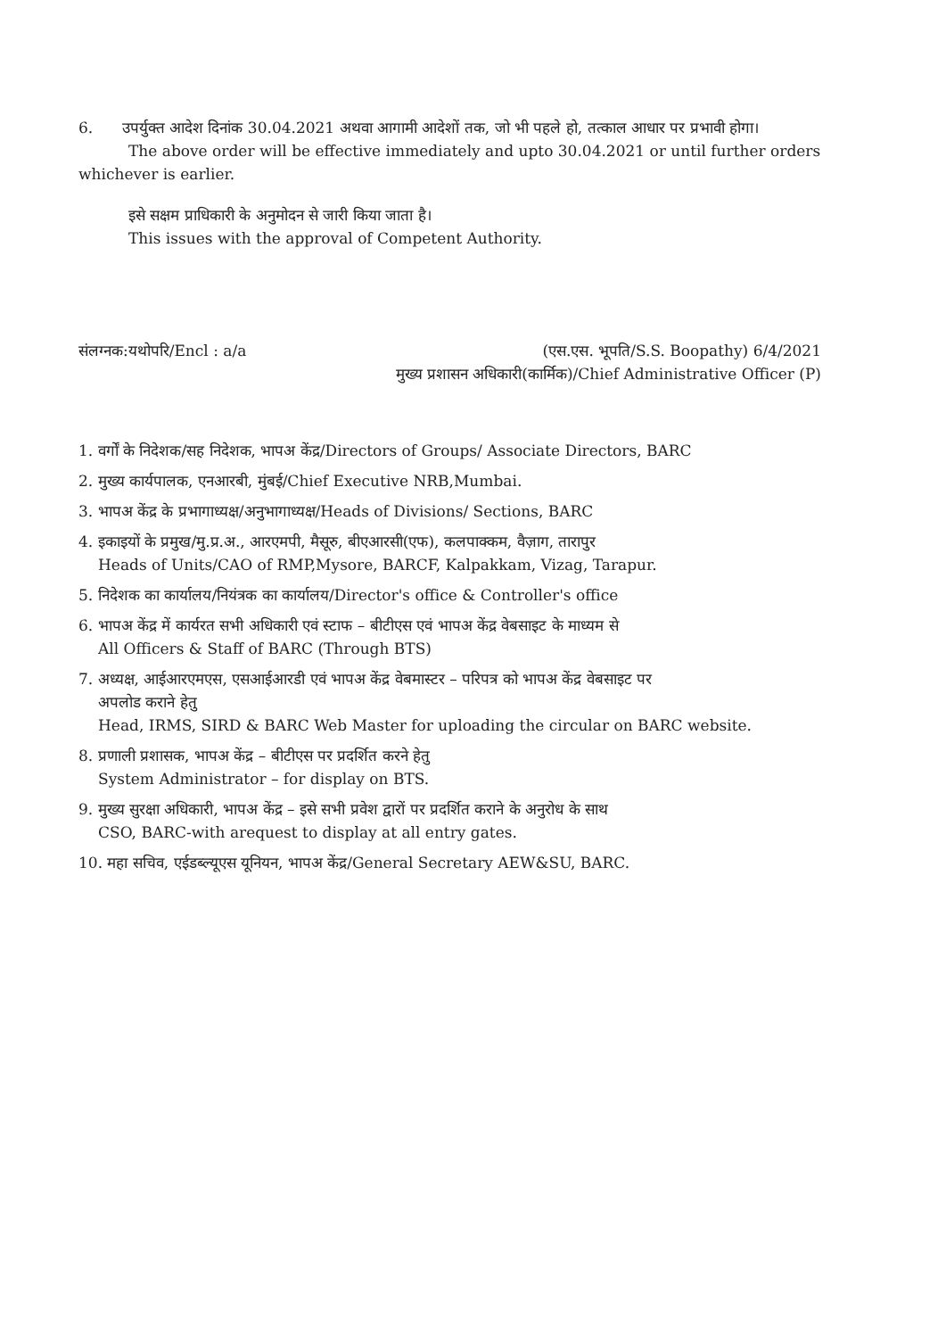6. उपर्युक्त आदेश दिनांक 30.04.2021 अथवा आगामी आदेशों तक, जो भी पहले हो, तत्काल आधार पर प्रभावी होगा।
The above order will be effective immediately and upto 30.04.2021 or until further orders
whichever is earlier.
इसे सक्षम प्राधिकारी के अनुमोदन से जारी किया जाता है।
This issues with the approval of Competent Authority.
संलग्नक:यथोपरि/Encl : a/a
(एस.एस. भूपति/S.S. Boopathy) 6/4/2021
मुख्य प्रशासन अधिकारी(कार्मिक)/Chief Administrative Officer (P)
1. वर्गों के निदेशक/सह निदेशक, भापअ केंद्र/Directors of Groups/ Associate Directors, BARC
2. मुख्य कार्यपालक, एनआरबी, मुंबई/Chief Executive NRB,Mumbai.
3. भापअ केंद्र के प्रभागाध्यक्ष/अनुभागाध्यक्ष/Heads of Divisions/ Sections, BARC
4. इकाइयों के प्रमुख/मु.प्र.अ., आरएमपी, मैसूरु, बीएआरसी(एफ), कलपाक्कम, वैज़ाग, तारापुर
Heads of Units/CAO of RMP,Mysore, BARCF, Kalpakkam, Vizag, Tarapur.
5. निदेशक का कार्यालय/नियंत्रक का कार्यालय/Director's office & Controller's office
6. भापअ केंद्र में कार्यरत सभी अधिकारी एवं स्टाफ – बीटीएस एवं भापअ केंद्र वेबसाइट के माध्यम से
All Officers & Staff of BARC (Through BTS)
7. अध्यक्ष, आईआरएमएस, एसआईआरडी एवं भापअ केंद्र वेबमास्टर – परिपत्र को भापअ केंद्र वेबसाइट पर
अपलोड कराने हेतु
Head, IRMS, SIRD & BARC Web Master for uploading the circular on BARC website.
8. प्रणाली प्रशासक, भापअ केंद्र – बीटीएस पर प्रदर्शित करने हेतु
System Administrator – for display on BTS.
9. मुख्य सुरक्षा अधिकारी, भापअ केंद्र – इसे सभी प्रवेश द्वारों पर प्रदर्शित कराने के अनुरोध के साथ
CSO, BARC-with arequest to display at all entry gates.
10. महा सचिव, एईडब्ल्यूएस यूनियन, भापअ केंद्र/General Secretary AEW&SU, BARC.